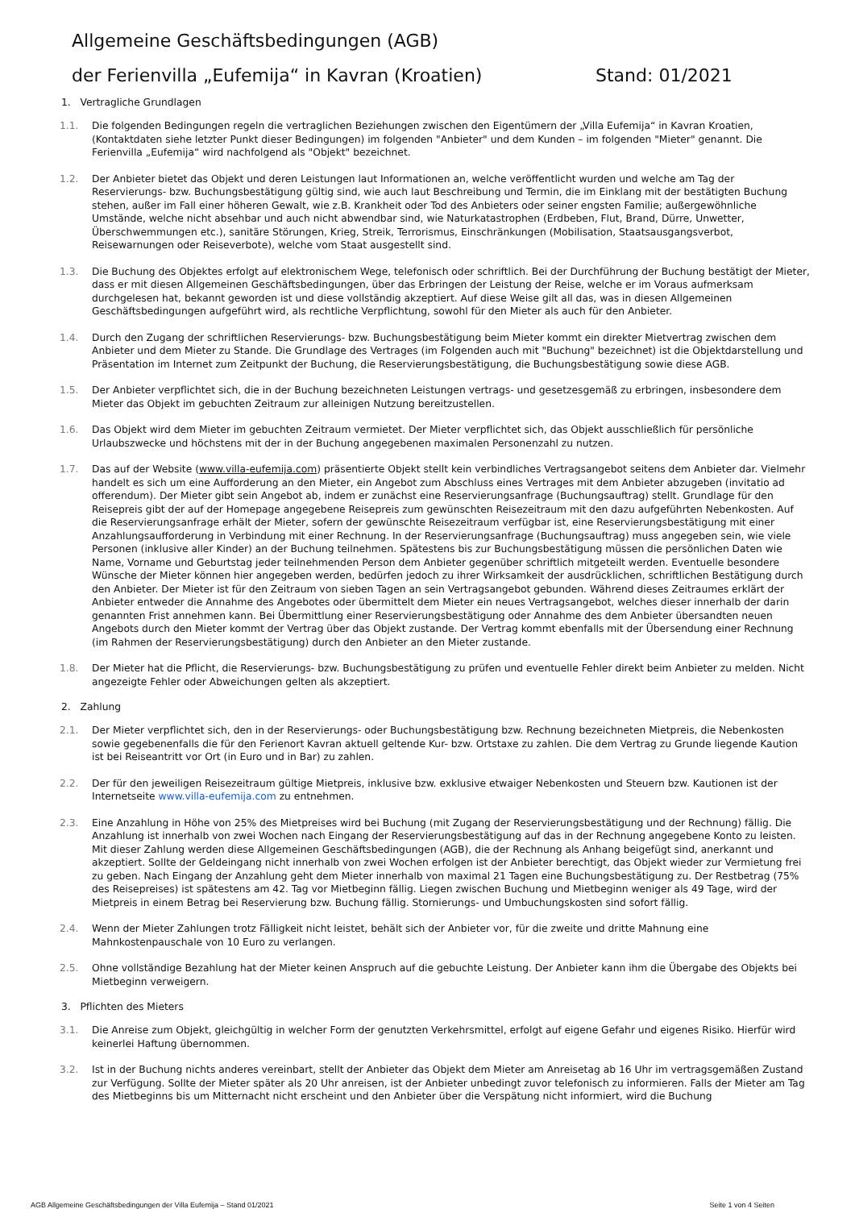Allgemeine Geschäftsbedingungen (AGB)
der Ferienvilla „Eufemija“ in Kavran (Kroatien) Stand: 01/2021
1. Vertragliche Grundlagen
1.1. Die folgenden Bedingungen regeln die vertraglichen Beziehungen zwischen den Eigentümern der „Villa Eufemija“ in Kavran Kroatien, (Kontaktdaten siehe letzter Punkt dieser Bedingungen) im folgenden "Anbieter" und dem Kunden – im folgenden "Mieter" genannt. Die Ferienvilla „Eufemija“ wird nachfolgend als "Objekt" bezeichnet.
1.2. Der Anbieter bietet das Objekt und deren Leistungen laut Informationen an, welche veröffentlicht wurden und welche am Tag der Reservierungs- bzw. Buchungsbestätigung gültig sind, wie auch laut Beschreibung und Termin, die im Einklang mit der bestätigten Buchung stehen, außer im Fall einer höheren Gewalt, wie z.B. Krankheit oder Tod des Anbieters oder seiner engsten Familie; außergewöhnliche Umstände, welche nicht absehbar und auch nicht abwendbar sind, wie Naturkatastrophen (Erdbeben, Flut, Brand, Dürre, Unwetter, Überschwemmungen etc.), sanitäre Störungen, Krieg, Streik, Terrorismus, Einschränkungen (Mobilisation, Staatsausgangsverbot, Reisewarnungen oder Reiseverbote), welche vom Staat ausgestellt sind.
1.3. Die Buchung des Objektes erfolgt auf elektronischem Wege, telefonisch oder schriftlich. Bei der Durchführung der Buchung bestätigt der Mieter, dass er mit diesen Allgemeinen Geschäftsbedingungen, über das Erbringen der Leistung der Reise, welche er im Voraus aufmerksam durchgelesen hat, bekannt geworden ist und diese vollständig akzeptiert. Auf diese Weise gilt all das, was in diesen Allgemeinen Geschäftsbedingungen aufgeführt wird, als rechtliche Verpflichtung, sowohl für den Mieter als auch für den Anbieter.
1.4. Durch den Zugang der schriftlichen Reservierungs- bzw. Buchungsbestätigung beim Mieter kommt ein direkter Mietvertrag zwischen dem Anbieter und dem Mieter zu Stande. Die Grundlage des Vertrages (im Folgenden auch mit "Buchung" bezeichnet) ist die Objektdarstellung und Präsentation im Internet zum Zeitpunkt der Buchung, die Reservierungsbestätigung, die Buchungsbestätigung sowie diese AGB.
1.5. Der Anbieter verpflichtet sich, die in der Buchung bezeichneten Leistungen vertrags- und gesetzesgemäß zu erbringen, insbesondere dem Mieter das Objekt im gebuchten Zeitraum zur alleinigen Nutzung bereitzustellen.
1.6. Das Objekt wird dem Mieter im gebuchten Zeitraum vermietet. Der Mieter verpflichtet sich, das Objekt ausschließlich für persönliche Urlaubszwecke und höchstens mit der in der Buchung angegebenen maximalen Personenzahl zu nutzen.
1.7. Das auf der Website (www.villa-eufemija.com) präsentierte Objekt stellt kein verbindliches Vertragsangebot seitens dem Anbieter dar. Vielmehr handelt es sich um eine Aufforderung an den Mieter, ein Angebot zum Abschluss eines Vertrages mit dem Anbieter abzugeben (invitatio ad offerendum). Der Mieter gibt sein Angebot ab, indem er zunächst eine Reservierungsanfrage (Buchungsauftrag) stellt. Grundlage für den Reisepreis gibt der auf der Homepage angegebene Reisepreis zum gewünschten Reisezeitraum mit den dazu aufgeführten Nebenkosten. Auf die Reservierungsanfrage erhält der Mieter, sofern der gewünschte Reisezeitraum verfügbar ist, eine Reservierungsbestätigung mit einer Anzahlungsaufforderung in Verbindung mit einer Rechnung. In der Reservierungsanfrage (Buchungsauftrag) muss angegeben sein, wie viele Personen (inklusive aller Kinder) an der Buchung teilnehmen. Spätestens bis zur Buchungsbestätigung müssen die persönlichen Daten wie Name, Vorname und Geburtstag jeder teilnehmenden Person dem Anbieter gegenüber schriftlich mitgeteilt werden. Eventuelle besondere Wünsche der Mieter können hier angegeben werden, bedürfen jedoch zu ihrer Wirksamkeit der ausdrücklichen, schriftlichen Bestätigung durch den Anbieter. Der Mieter ist für den Zeitraum von sieben Tagen an sein Vertragsangebot gebunden. Während dieses Zeitraumes erklärt der Anbieter entweder die Annahme des Angebotes oder übermittelt dem Mieter ein neues Vertragsangebot, welches dieser innerhalb der darin genannten Frist annehmen kann. Bei Übermittlung einer Reservierungsbestätigung oder Annahme des dem Anbieter übersandten neuen Angebots durch den Mieter kommt der Vertrag über das Objekt zustande. Der Vertrag kommt ebenfalls mit der Übersendung einer Rechnung (im Rahmen der Reservierungsbestätigung) durch den Anbieter an den Mieter zustande.
1.8. Der Mieter hat die Pflicht, die Reservierungs- bzw. Buchungsbestätigung zu prüfen und eventuelle Fehler direkt beim Anbieter zu melden. Nicht angezeigte Fehler oder Abweichungen gelten als akzeptiert.
2. Zahlung
2.1. Der Mieter verpflichtet sich, den in der Reservierungs- oder Buchungsbestätigung bzw. Rechnung bezeichneten Mietpreis, die Nebenkosten sowie gegebenenfalls die für den Ferienort Kavran aktuell geltende Kur- bzw. Ortstaxe zu zahlen. Die dem Vertrag zu Grunde liegende Kaution ist bei Reiseantritt vor Ort (in Euro und in Bar) zu zahlen.
2.2. Der für den jeweiligen Reisezeitraum gültige Mietpreis, inklusive bzw. exklusive etwaiger Nebenkosten und Steuern bzw. Kautionen ist der Internetseite www.villa-eufemija.com zu entnehmen.
2.3. Eine Anzahlung in Höhe von 25% des Mietpreises wird bei Buchung (mit Zugang der Reservierungsbestätigung und der Rechnung) fällig. Die Anzahlung ist innerhalb von zwei Wochen nach Eingang der Reservierungsbestätigung auf das in der Rechnung angegebene Konto zu leisten. Mit dieser Zahlung werden diese Allgemeinen Geschäftsbedingungen (AGB), die der Rechnung als Anhang beigefügt sind, anerkannt und akzeptiert. Sollte der Geldeingang nicht innerhalb von zwei Wochen erfolgen ist der Anbieter berechtigt, das Objekt wieder zur Vermietung frei zu geben. Nach Eingang der Anzahlung geht dem Mieter innerhalb von maximal 21 Tagen eine Buchungsbestätigung zu. Der Restbetrag (75% des Reisepreises) ist spätestens am 42. Tag vor Mietbeginn fällig. Liegen zwischen Buchung und Mietbeginn weniger als 49 Tage, wird der Mietpreis in einem Betrag bei Reservierung bzw. Buchung fällig. Stornierungs- und Umbuchungskosten sind sofort fällig.
2.4. Wenn der Mieter Zahlungen trotz Fälligkeit nicht leistet, behält sich der Anbieter vor, für die zweite und dritte Mahnung eine Mahnkostenpauschale von 10 Euro zu verlangen.
2.5. Ohne vollständige Bezahlung hat der Mieter keinen Anspruch auf die gebuchte Leistung. Der Anbieter kann ihm die Übergabe des Objekts bei Mietbeginn verweigern.
3. Pflichten des Mieters
3.1. Die Anreise zum Objekt, gleichgültig in welcher Form der genutzten Verkehrsmittel, erfolgt auf eigene Gefahr und eigenes Risiko. Hierfür wird keinerlei Haftung übernommen.
3.2. Ist in der Buchung nichts anderes vereinbart, stellt der Anbieter das Objekt dem Mieter am Anreisetag ab 16 Uhr im vertragsgemäßen Zustand zur Verfügung. Sollte der Mieter später als 20 Uhr anreisen, ist der Anbieter unbedingt zuvor telefonisch zu informieren. Falls der Mieter am Tag des Mietbeginns bis um Mitternacht nicht erscheint und den Anbieter über die Verspätung nicht informiert, wird die Buchung
AGB Allgemeine Geschäftsbedingungen der Villa Eufemija – Stand 01/2021 Seite 1 von 4 Seiten